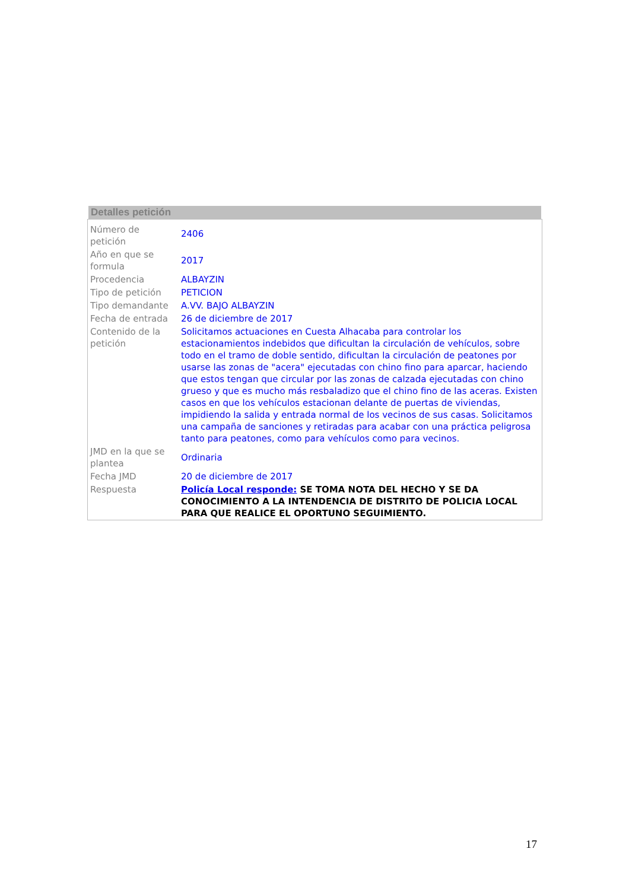Detalles petición
| Número de petición | 2406 |
| Año en que se formula | 2017 |
| Procedencia | ALBAYZIN |
| Tipo de petición | PETICION |
| Tipo demandante | A.VV. BAJO ALBAYZIN |
| Fecha de entrada | 26 de diciembre de 2017 |
| Contenido de la petición | Solicitamos actuaciones en Cuesta Alhacaba para controlar los estacionamientos indebidos que dificultan la circulación de vehículos, sobre todo en el tramo de doble sentido, dificultan la circulación de peatones por usarse las zonas de "acera" ejecutadas con chino fino para aparcar, haciendo que estos tengan que circular por las zonas de calzada ejecutadas con chino grueso y que es mucho más resbaladizo que el chino fino de las aceras. Existen casos en que los vehículos estacionan delante de puertas de viviendas, impidiendo la salida y entrada normal de los vecinos de sus casas. Solicitamos una campaña de sanciones y retiradas para acabar con una práctica peligrosa tanto para peatones, como para vehículos como para vecinos. |
| JMD en la que se plantea | Ordinaria |
| Fecha JMD | 20 de diciembre de 2017 |
| Respuesta | Policía Local responde: SE TOMA NOTA DEL HECHO Y SE DA CONOCIMIENTO A LA INTENDENCIA DE DISTRITO DE POLICIA LOCAL PARA QUE REALICE EL OPORTUNO SEGUIMIENTO. |
17